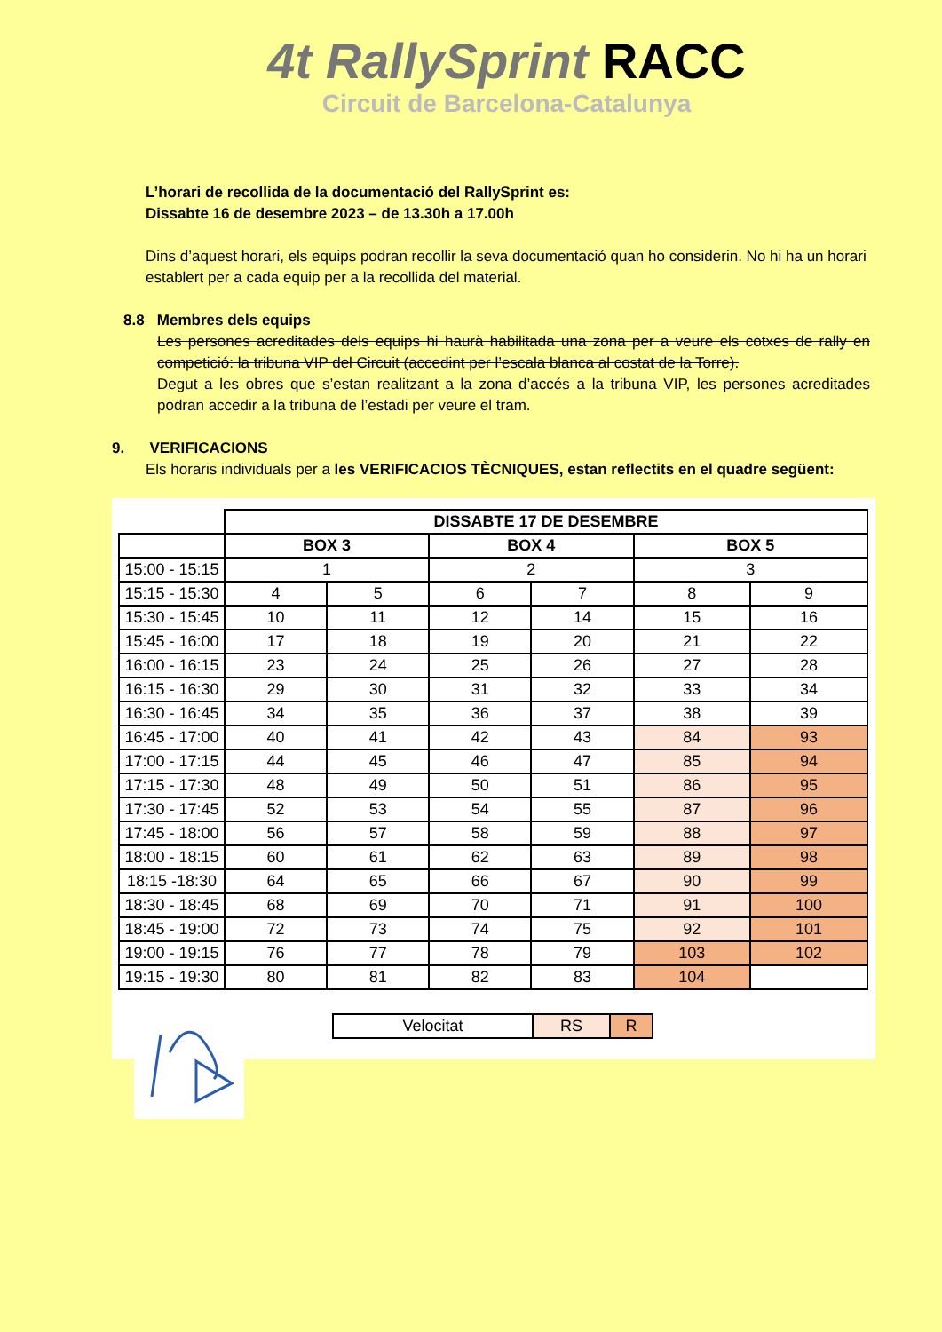4t RallySprint RACC
Circuit de Barcelona-Catalunya
L’horari de recollida de la documentació del RallySprint es:
Dissabte 16 de desembre 2023 – de 13.30h a 17.00h
Dins d’aquest horari, els equips podran recollir la seva documentació quan ho considerin. No hi ha un horari establert per a cada equip per a la recollida del material.
8.8 Membres dels equips
Les persones acreditades dels equips hi haurà habilitada una zona per a veure els cotxes de rally en competició: la tribuna VIP del Circuit (accedint per l’escala blanca al costat de la Torre).
Degut a les obres que s’estan realitzant a la zona d’accés a la tribuna VIP, les persones acreditades podran accedir a la tribuna de l’estadi per veure el tram.
9. VERIFICACIONS
Els horaris individuals per a les VERIFICACIOS TÈCNIQUES, estan reflectits en el quadre següent:
| | DISSABTE 17 DE DESEMBRE | | | | | |
| | BOX 3 | | BOX 4 | | BOX 5 | |
| 15:00 - 15:15 | 1 | | 2 | | 3 | |
| 15:15 - 15:30 | 4 | 5 | 6 | 7 | 8 | 9 |
| 15:30 - 15:45 | 10 | 11 | 12 | 14 | 15 | 16 |
| 15:45 - 16:00 | 17 | 18 | 19 | 20 | 21 | 22 |
| 16:00 - 16:15 | 23 | 24 | 25 | 26 | 27 | 28 |
| 16:15 - 16:30 | 29 | 30 | 31 | 32 | 33 | 34 |
| 16:30 - 16:45 | 34 | 35 | 36 | 37 | 38 | 39 |
| 16:45 - 17:00 | 40 | 41 | 42 | 43 | 84 | 93 |
| 17:00 - 17:15 | 44 | 45 | 46 | 47 | 85 | 94 |
| 17:15 - 17:30 | 48 | 49 | 50 | 51 | 86 | 95 |
| 17:30 - 17:45 | 52 | 53 | 54 | 55 | 87 | 96 |
| 17:45 - 18:00 | 56 | 57 | 58 | 59 | 88 | 97 |
| 18:00 - 18:15 | 60 | 61 | 62 | 63 | 89 | 98 |
| 18:15 -18:30 | 64 | 65 | 66 | 67 | 90 | 99 |
| 18:30 - 18:45 | 68 | 69 | 70 | 71 | 91 | 100 |
| 18:45 - 19:00 | 72 | 73 | 74 | 75 | 92 | 101 |
| 19:00 - 19:15 | 76 | 77 | 78 | 79 | 103 | 102 |
| 19:15 - 19:30 | 80 | 81 | 82 | 83 | 104 | |
| Velocitat | RS | R |